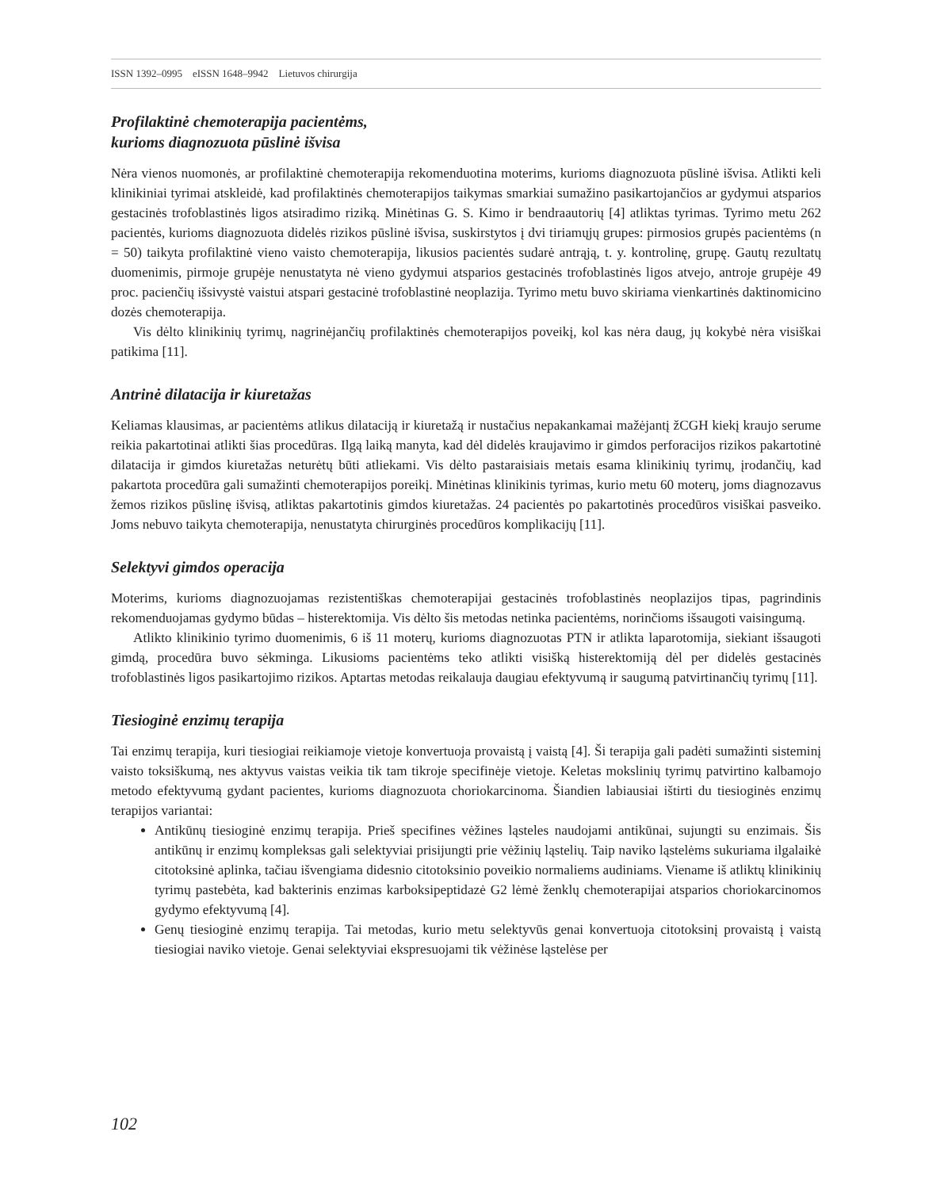ISSN 1392–0995 eISSN 1648–9942 Lietuvos chirurgija
Profilaktinė chemoterapija pacientėms,
kurioms diagnozuota pūslinė išvisa
Nėra vienos nuomonės, ar profilaktinė chemoterapija rekomenduotina moterims, kurioms diagnozuota pūslinė išvisa. Atlikti keli klinikiniai tyrimai atskleidė, kad profilaktinės chemoterapijos taikymas smarkiai sumažino pasikartojančios ar gydymui atsparios gestacinės trofoblastinės ligos atsiradimo riziką. Minėtinas G. S. Kimo ir bendraautorių [4] atliktas tyrimas. Tyrimo metu 262 pacientės, kurioms diagnozuota didelės rizikos pūslinė išvisa, suskirstytos į dvi tiriamųjų grupes: pirmosios grupės pacientėms (n = 50) taikyta profilaktinė vieno vaisto chemoterapija, likusios pacientės sudarė antrąją, t. y. kontrolinę, grupę. Gautų rezultatų duomenimis, pirmoje grupėje nenustatyta nė vieno gydymui atsparios gestacinės trofoblastinės ligos atvejo, antroje grupėje 49 proc. pacienčių išsivystė vaistui atspari gestacinė trofoblastinė neoplazija. Tyrimo metu buvo skiriama vienkartinės daktinomicino dozės chemoterapija.
Vis dėlto klinikinių tyrimų, nagrinėjančių profilaktinės chemoterapijos poveikį, kol kas nėra daug, jų kokybė nėra visiškai patikima [11].
Antrinė dilatacija ir kiuretažas
Keliamas klausimas, ar pacientėms atlikus dilataciją ir kiuretažą ir nustačius nepakankamai mažėjantį žCGH kiekį kraujo serume reikia pakartotinai atlikti šias procedūras. Ilgą laiką manyta, kad dėl didelės kraujavimo ir gimdos perforacijos rizikos pakartotinė dilatacija ir gimdos kiuretažas neturėtų būti atliekami. Vis dėlto pastaraisiais metais esama klinikinių tyrimų, įrodančių, kad pakartota procedūra gali sumažinti chemoterapijos poreikį. Minėtinas klinikinis tyrimas, kurio metu 60 moterų, joms diagnozavus žemos rizikos pūslinę išvisą, atliktas pakartotinis gimdos kiuretažas. 24 pacientės po pakartotinės procedūros visiškai pasveiko. Joms nebuvo taikyta chemoterapija, nenustatyta chirurginės procedūros komplikacijų [11].
Selektyvi gimdos operacija
Moterims, kurioms diagnozuojamas rezistentiškas chemoterapijai gestacinės trofoblastinės neoplazijos tipas, pagrindinis rekomenduojamas gydymo būdas – histerektomija. Vis dėlto šis metodas netinka pacientėms, norinčioms išsaugoti vaisingumą.
Atlikto klinikinio tyrimo duomenimis, 6 iš 11 moterų, kurioms diagnozuotas PTN ir atlikta laparotomija, siekiant išsaugoti gimdą, procedūra buvo sėkminga. Likusioms pacientėms teko atlikti visišką histerektomiją dėl per didelės gestacinės trofoblastinės ligos pasikartojimo rizikos. Aptartas metodas reikalauja daugiau efektyvumą ir saugumą patvirtinančių tyrimų [11].
Tiesioginė enzimų terapija
Tai enzimų terapija, kuri tiesiogiai reikiamoje vietoje konvertuoja provaistą į vaistą [4]. Ši terapija gali padėti sumažinti sisteminį vaisto toksiškumą, nes aktyvus vaistas veikia tik tam tikroje specifinėje vietoje. Keletas mokslinių tyrimų patvirtino kalbamojo metodo efektyvumą gydant pacientes, kurioms diagnozuota choriokarcinoma. Šiandien labiausiai ištirti du tiesioginės enzimų terapijos variantai:
Antikūnų tiesioginė enzimų terapija. Prieš specifines vėžines ląsteles naudojami antikūnai, sujungti su enzimais. Šis antikūnų ir enzimų kompleksas gali selektyviai prisijungti prie vėžinių ląstelių. Taip naviko ląstelėms sukuriama ilgalaikė citotoksinė aplinka, tačiau išvengiama didesnio citotoksinio poveikio normaliems audiniams. Viename iš atliktų klinikinių tyrimų pastebėta, kad bakterinis enzimas karboksipeptidazė G2 lėmė ženklų chemoterapijai atsparios choriokarcinomos gydymo efektyvumą [4].
Genų tiesioginė enzimų terapija. Tai metodas, kurio metu selektyvūs genai konvertuoja citotoksinį provaistą į vaistą tiesiogiai naviko vietoje. Genai selektyviai ekspresuojami tik vėžinėse ląstelėse per
102